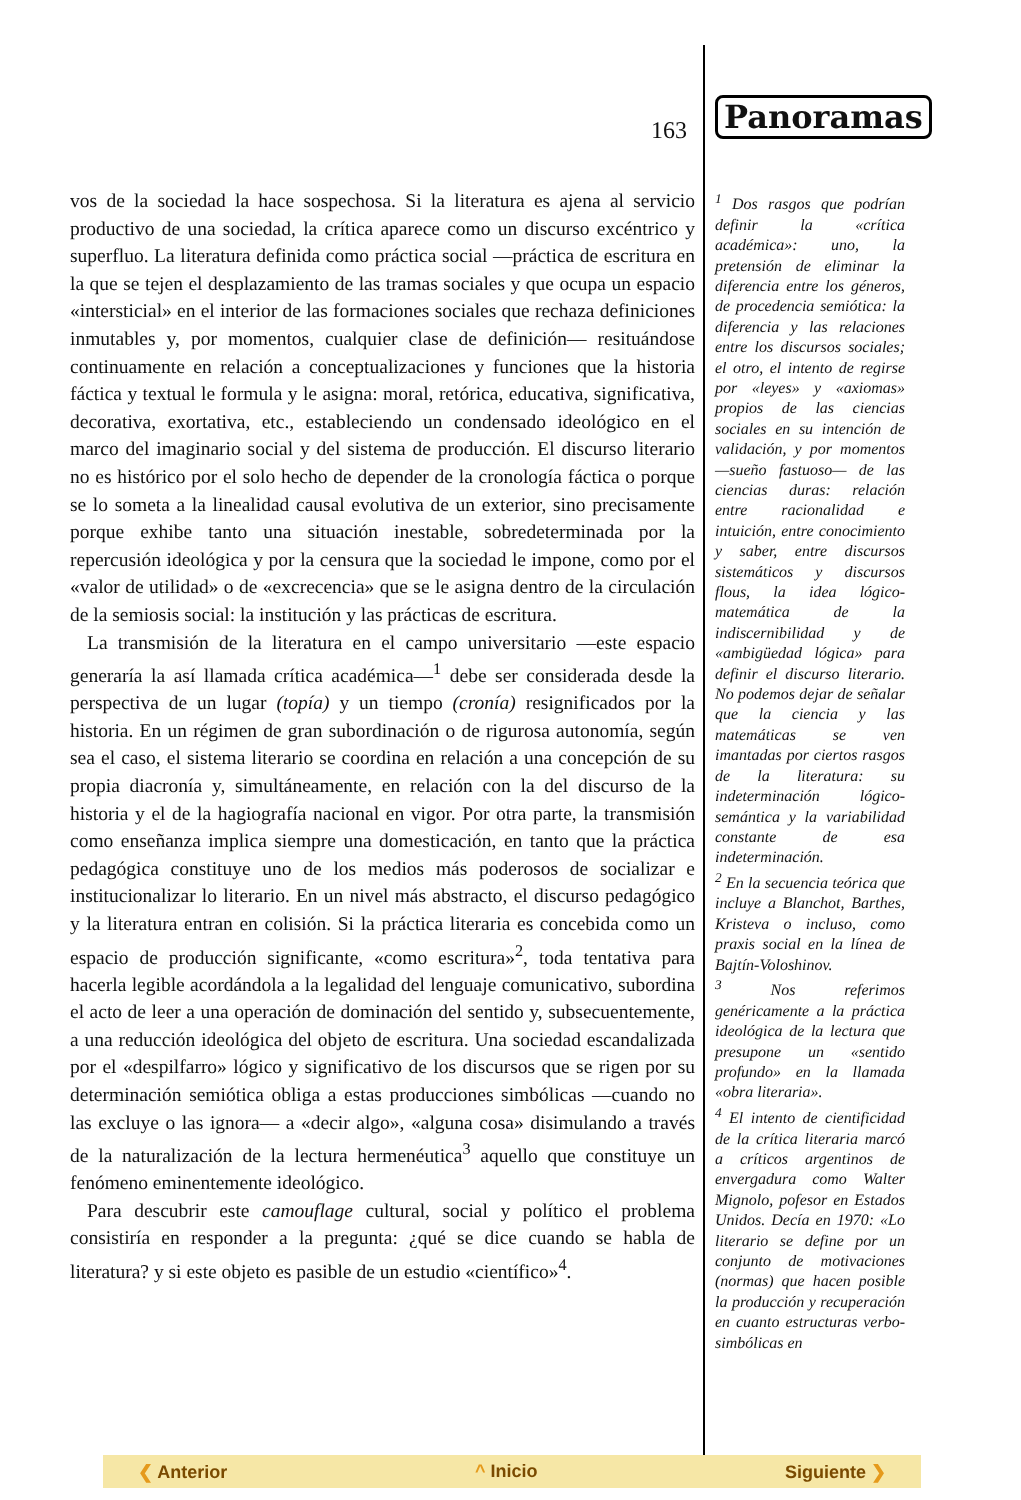163
vos de la sociedad la hace sospechosa. Si la literatura es ajena al servicio productivo de una sociedad, la crítica aparece como un discurso excéntrico y superfluo. La literatura definida como práctica social —práctica de escritura en la que se tejen el desplazamiento de las tramas sociales y que ocupa un espacio «intersticial» en el interior de las formaciones sociales que rechaza definiciones inmutables y, por momentos, cualquier clase de definición— resituándose continuamente en relación a conceptualizaciones y funciones que la historia fáctica y textual le formula y le asigna: moral, retórica, educativa, significativa, decorativa, exortativa, etc., estableciendo un condensado ideológico en el marco del imaginario social y del sistema de producción. El discurso literario no es histórico por el solo hecho de depender de la cronología fáctica o porque se lo someta a la linealidad causal evolutiva de un exterior, sino precisamente porque exhibe tanto una situación inestable, sobredeterminada por la repercusión ideológica y por la censura que la sociedad le impone, como por el «valor de utilidad» o de «excrecencia» que se le asigna dentro de la circulación de la semiosis social: la institución y las prácticas de escritura.
La transmisión de la literatura en el campo universitario —este espacio generaría la así llamada crítica académica—<sup>1</sup> debe ser considerada desde la perspectiva de un lugar (topía) y un tiempo (cronía) resignificados por la historia. En un régimen de gran subordinación o de rigurosa autonomía, según sea el caso, el sistema literario se coordina en relación a una concepción de su propia diacronía y, simultáneamente, en relación con la del discurso de la historia y el de la hagiografía nacional en vigor. Por otra parte, la transmisión como enseñanza implica siempre una domesticación, en tanto que la práctica pedagógica constituye uno de los medios más poderosos de socializar e institucionalizar lo literario. En un nivel más abstracto, el discurso pedagógico y la literatura entran en colisión. Si la práctica literaria es concebida como un espacio de producción significante, «como escritura»<sup>2</sup>, toda tentativa para hacerla legible acordándola a la legalidad del lenguaje comunicativo, subordina el acto de leer a una operación de dominación del sentido y, subsecuentemente, a una reducción ideológica del objeto de escritura. Una sociedad escandalizada por el «despilfarro» lógico y significativo de los discursos que se rigen por su determinación semiótica obliga a estas producciones simbólicas —cuando no las excluye o las ignora— a «decir algo», «alguna cosa» disimulando a través de la naturalización de la lectura hermenéutica<sup>3</sup> aquello que constituye un fenómeno eminentemente ideológico.
Para descubrir este camouflage cultural, social y político el problema consistiría en responder a la pregunta: ¿qué se dice cuando se habla de literatura? y si este objeto es pasible de un estudio «científico»<sup>4</sup>.
Panoramas
<sup>1</sup> Dos rasgos que podrían definir la «crítica académica»: uno, la pretensión de eliminar la diferencia entre los géneros, de procedencia semiótica: la diferencia y las relaciones entre los discursos sociales; el otro, el intento de regirse por «leyes» y «axiomas» propios de las ciencias sociales en su intención de validación, y por momentos —sueño fastuoso— de las ciencias duras: relación entre racionalidad e intuición, entre conocimiento y saber, entre discursos sistemáticos y discursos flous, la idea lógico-matemática de la indiscernibilidad y de «ambigüedad lógica» para definir el discurso literario. No podemos dejar de señalar que la ciencia y las matemáticas se ven imantadas por ciertos rasgos de la literatura: su indeterminación lógico-semántica y la variabilidad constante de esa indeterminación.
<sup>2</sup> En la secuencia teórica que incluye a Blanchot, Barthes, Kristeva o incluso, como praxis social en la línea de Bajtín-Voloshinov.
<sup>3</sup> Nos referimos genéricamente a la práctica ideológica de la lectura que presupone un «sentido profundo» en la llamada «obra literaria».
<sup>4</sup> El intento de cientificidad de la crítica literaria marcó a críticos argentinos de envergadura como Walter Mignolo, pofesor en Estados Unidos. Decía en 1970: «Lo literario se define por un conjunto de motivaciones (normas) que hacen posible la producción y recuperación en cuanto estructuras verbo-simbólicas en
❮ Anterior ^ Inicio Siguiente ❯